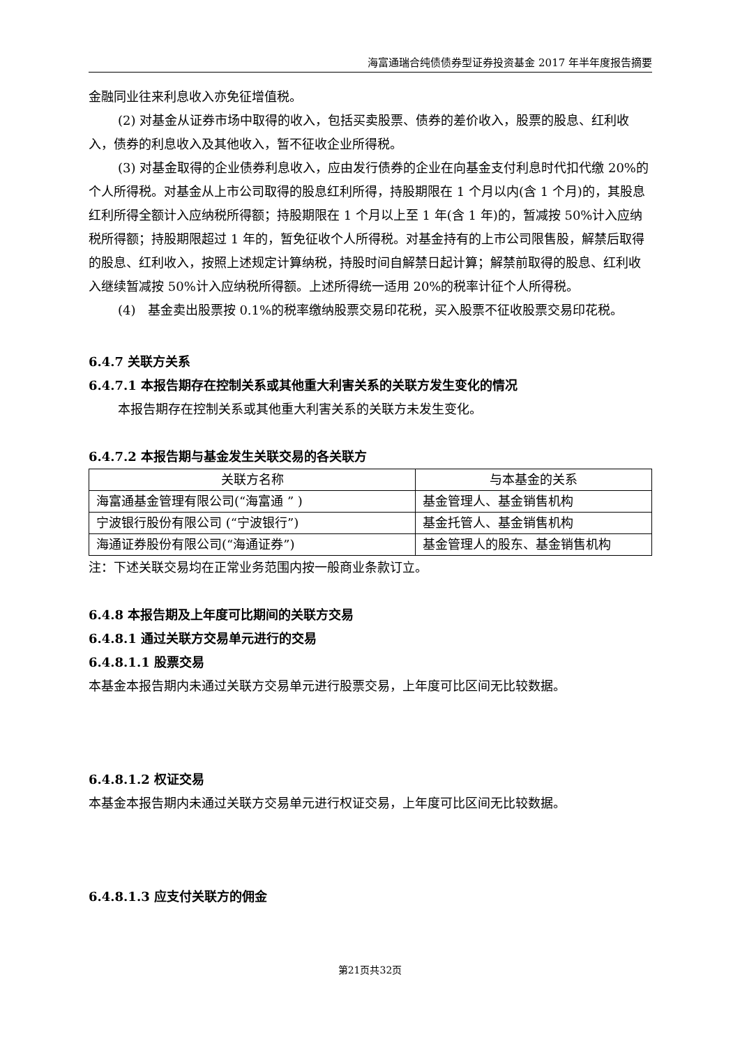海富通瑞合纯债债券型证券投资基金 2017 年半年度报告摘要
金融同业往来利息收入亦免征增值税。
(2) 对基金从证券市场中取得的收入，包括买卖股票、债券的差价收入，股票的股息、红利收入，债券的利息收入及其他收入，暂不征收企业所得税。
(3) 对基金取得的企业债券利息收入，应由发行债券的企业在向基金支付利息时代扣代缴 20%的个人所得税。对基金从上市公司取得的股息红利所得，持股期限在 1 个月以内(含 1 个月)的，其股息红利所得全额计入应纳税所得额；持股期限在 1 个月以上至 1 年(含 1 年)的，暂减按 50%计入应纳税所得额；持股期限超过 1 年的，暂免征收个人所得税。对基金持有的上市公司限售股，解禁后取得的股息、红利收入，按照上述规定计算纳税，持股时间自解禁日起计算；解禁前取得的股息、红利收入继续暂减按 50%计入应纳税所得额。上述所得统一适用 20%的税率计征个人所得税。
(4) 基金卖出股票按 0.1%的税率缴纳股票交易印花税，买入股票不征收股票交易印花税。
6.4.7 关联方关系
6.4.7.1 本报告期存在控制关系或其他重大利害关系的关联方发生变化的情况
本报告期存在控制关系或其他重大利害关系的关联方未发生变化。
6.4.7.2 本报告期与基金发生关联交易的各关联方
| 关联方名称 | 与本基金的关系 |
| 海富通基金管理有限公司(“海富通 ” ) | 基金管理人、基金销售机构 |
| 宁波银行股份有限公司 (“宁波银行”) | 基金托管人、基金销售机构 |
| 海通证券股份有限公司(“海通证券”) | 基金管理人的股东、基金销售机构 |
注：下述关联交易均在正常业务范围内按一般商业条款订立。
6.4.8 本报告期及上年度可比期间的关联方交易
6.4.8.1 通过关联方交易单元进行的交易
6.4.8.1.1 股票交易
本基金本报告期内未通过关联方交易单元进行股票交易，上年度可比区间无比较数据。
6.4.8.1.2 权证交易
本基金本报告期内未通过关联方交易单元进行权证交易，上年度可比区间无比较数据。
6.4.8.1.3 应支付关联方的佣金
第21页共32页